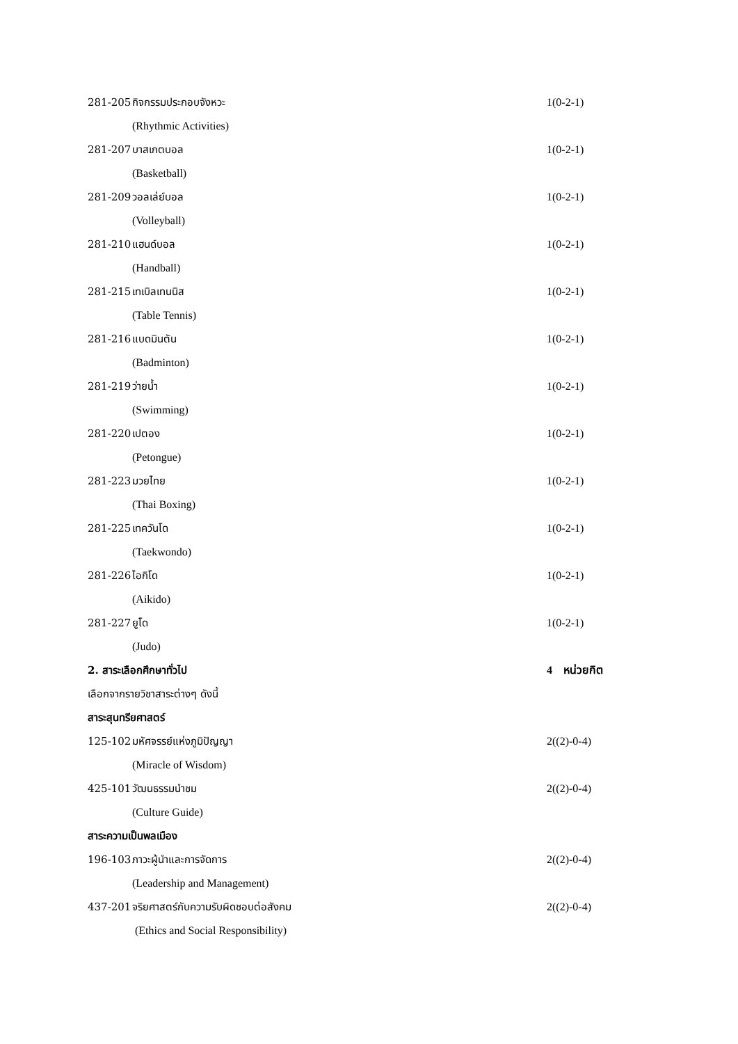281-205 กิจกรรมประกอบจังหวะ 1(0-2-1)
(Rhythmic Activities)
281-207 บาสเกตบอล 1(0-2-1)
(Basketball)
281-209 วอลเล่ย์บอล 1(0-2-1)
(Volleyball)
281-210 แฮนด์บอล 1(0-2-1)
(Handball)
281-215 เทเบิลเทนนิส 1(0-2-1)
(Table Tennis)
281-216 แบดมินตัน 1(0-2-1)
(Badminton)
281-219 ว่ายน้ำ 1(0-2-1)
(Swimming)
281-220 เปตอง 1(0-2-1)
(Petongue)
281-223 มวยไทย 1(0-2-1)
(Thai Boxing)
281-225 เทควันโด 1(0-2-1)
(Taekwondo)
281-226 ไอกิโด 1(0-2-1)
(Aikido)
281-227 ยูโด 1(0-2-1)
(Judo)
2. สาระเลือกศึกษาทั่วไป 4 หน่วยกิต
เลือกจากรายวิชาสาระต่างๆ ดังนี้
สาระสุนทรียศาสตร์
125-102 มหัศจรรย์แห่งภูมิปัญญา 2((2)-0-4)
(Miracle of Wisdom)
425-101 วัฒนธรรมนำชม 2((2)-0-4)
(Culture Guide)
สาระความเป็นพลเมือง
196-103 ภาวะผู้นำและการจัดการ 2((2)-0-4)
(Leadership and Management)
437-201 จริยศาสตร์กับความรับผิดชอบต่อสังคม 2((2)-0-4)
(Ethics and Social Responsibility)